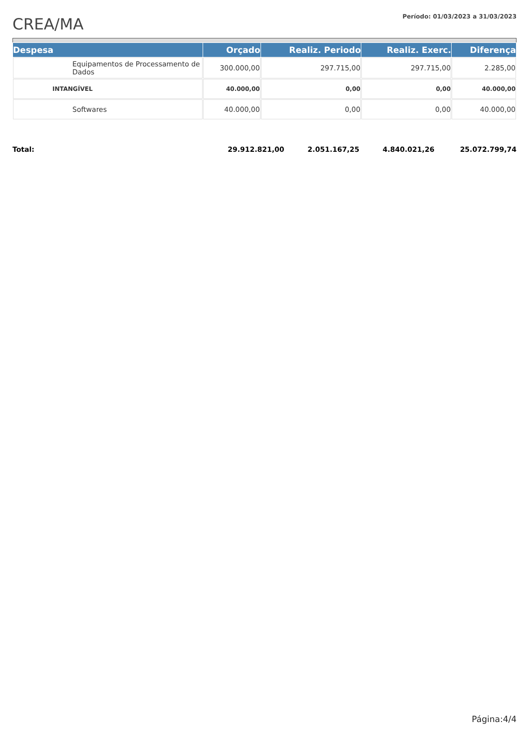CREA/MA
Período: 01/03/2023 a 31/03/2023
| Despesa | Orçado | Realiz. Periodo | Realiz. Exerc. | Diferença |
| --- | --- | --- | --- | --- |
| Equipamentos de Processamento de Dados | 300.000,00 | 297.715,00 | 297.715,00 | 2.285,00 |
| INTANGÍVEL | 40.000,00 | 0,00 | 0,00 | 40.000,00 |
| Softwares | 40.000,00 | 0,00 | 0,00 | 40.000,00 |
| Total: | 29.912.821,00 | 2.051.167,25 | 4.840.021,26 | 25.072.799,74 |
Página:4/4